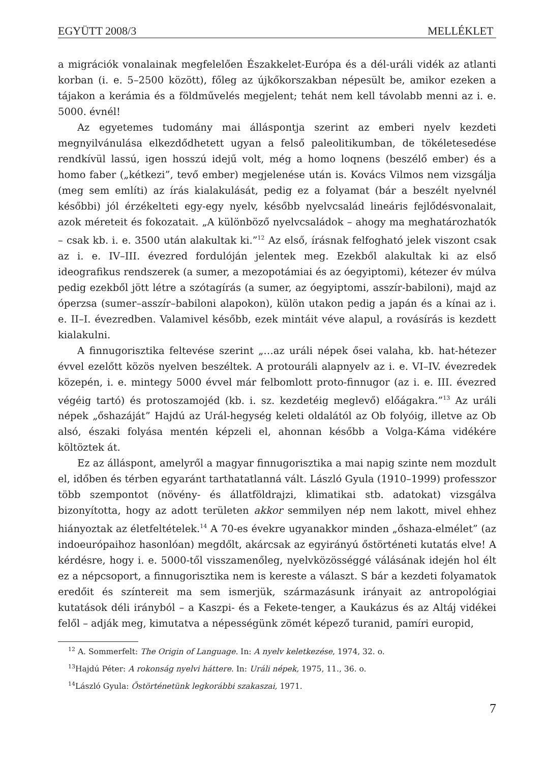EGYÜTT 2008/3 MELLÉKLET
a migrációk vonalainak megfelelően Északkelet-Európa és a dél-uráli vidék az atlanti korban (i. e. 5–2500 között), főleg az újkőkorszakban népesült be, amikor ezeken a tájakon a kerámia és a földművelés megjelent; tehát nem kell távolabb menni az i. e. 5000. évnél!
Az egyetemes tudomány mai álláspontja szerint az emberi nyelv kezdeti megnyilvánulása elkezdődhetett ugyan a felső paleolitikumban, de tökéletesedése rendkívül lassú, igen hosszú idejű volt, még a homo loqnens (beszélő ember) és a homo faber („kétkezi”, tevő ember) megjelenése után is. Kovács Vilmos nem vizsgálja (meg sem említi) az írás kialakulását, pedig ez a folyamat (bár a beszélt nyelvnél későbbi) jól érzékelteti egy-egy nyelv, később nyelvcsalád lineáris fejlődésvonalait, azok méreteit és fokozatait. „A különböző nyelvcsaládok – ahogy ma meghatározhatók – csak kb. i. e. 3500 után alakultak ki.”<sup>12</sup> Az első, írásnak felfogható jelek viszont csak az i. e. IV–III. évezred fordulóján jelentek meg. Ezekből alakultak ki az első ideografikus rendszerek (a sumer, a mezopotámiai és az óegyiptomi), kétezer év múlva pedig ezekből jött létre a szótagírás (a sumer, az óegyiptomi, asszír-babiloni), majd az óperzsa (sumer–asszír–babiloni alapokon), külön utakon pedig a japán és a kínai az i. e. II–I. évezredben. Valamivel később, ezek mintáit véve alapul, a rovásírás is kezdett kialakulni.
A finnugorisztika feltevése szerint „…az uráli népek ősei valaha, kb. hat-hétezer évvel ezelőtt közös nyelven beszéltek. A protouráli alapnyelv az i. e. VI–IV. évezredek közepén, i. e. mintegy 5000 évvel már felbomlott proto-finnugor (az i. e. III. évezred végéig tartó) és protoszamojéd (kb. i. sz. kezdetéig meglevő) előágakra.”<sup>13</sup> Az uráli népek „őshazáját” Hajdú az Urál-hegység keleti oldalától az Ob folyóig, illetve az Ob alsó, északi folyása mentén képzeli el, ahonnan később a Volga-Káma vidékére költöztek át.
Ez az álláspont, amelyről a magyar finnugorisztika a mai napig szinte nem mozdult el, időben és térben egyaránt tarthatatlanná vált. László Gyula (1910–1999) professzor több szempontot (növény- és állatföldrajzi, klimatikai stb. adatokat) vizsgálva bizonyította, hogy az adott területen akkor semmilyen nép nem lakott, mivel ehhez hiányoztak az életfeltételek.<sup>14</sup> A 70-es évekre ugyanakkor minden „őshaza-elmélet” (az indoeurópaihoz hasonlóan) megdőlt, akárcsak az egyirányú őstörténeti kutatás elve! A kérdésre, hogy i. e. 5000-től visszamenőleg, nyelvközösséggé válásának idején hol élt ez a népcsoport, a finnugorisztika nem is kereste a választ. S bár a kezdeti folyamatok eredőit és színtereit ma sem ismerjük, származásunk irányait az antropológiai kutatások déli irányból – a Kaszpi- és a Fekete-tenger, a Kaukázus és az Altáj vidékei felől – adják meg, kimutatva a népességünk zömét képező turanid, pamíri europid,
<sup>12</sup> A. Sommerfelt: The Origin of Language. In: A nyelv keletkezése, 1974, 32. o.
<sup>13</sup> Hajdú Péter: A rokonság nyelvi háttere. In: Uráli népek, 1975, 11., 36. o.
<sup>14</sup> László Gyula: Őstörténetünk legkorábbi szakaszai, 1971.
7